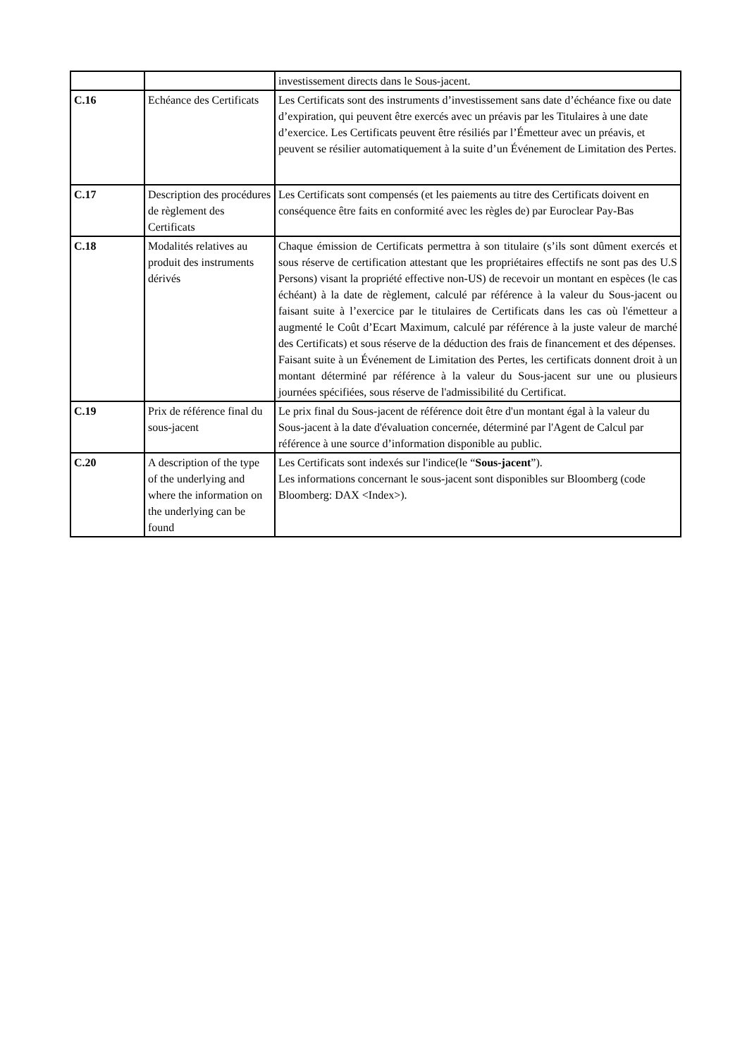| | | investissement directs dans le Sous-jacent. |
| C.16 | Echéance des Certificats | Les Certificats sont des instruments d’investissement sans date d’échéance fixe ou date d’expiration, qui peuvent être exercés avec un préavis par les Titulaires à une date d’exercice. Les Certificats peuvent être résiliés par l’Émetteur avec un préavis, et peuvent se résilier automatiquement à la suite d’un Événement de Limitation des Pertes. |
| C.17 | Description des procédures de règlement des Certificats | Les Certificats sont compensés (et les paiements au titre des Certificats doivent en conséquence être faits en conformité avec les règles de) par Euroclear Pay-Bas |
| C.18 | Modalités relatives au produit des instruments dérivés | Chaque émission de Certificats permettra à son titulaire (s’ils sont dûment exercés et sous réserve de certification attestant que les propriétaires effectifs ne sont pas des U.S Persons) visant la propriété effective non-US) de recevoir un montant en espèces (le cas échéant) à la date de règlement, calculé par référence à la valeur du Sous-jacent ou faisant suite à l’exercice par le titulaires de Certificats dans les cas où l'émetteur a augmenté le Coût d’Ecart Maximum, calculé par référence à la juste valeur de marché des Certificats) et sous réserve de la déduction des frais de financement et des dépenses. Faisant suite à un Événement de Limitation des Pertes, les certificats donnent droit à un montant déterminé par référence à la valeur du Sous-jacent sur une ou plusieurs journées spécifiées, sous réserve de l'admissibilité du Certificat. |
| C.19 | Prix de référence final du sous-jacent | Le prix final du Sous-jacent de référence doit être d'un montant égal à la valeur du Sous-jacent à la date d'évaluation concernée, déterminé par l'Agent de Calcul par référence à une source d’information disponible au public. |
| C.20 | A description of the type of the underlying and where the information on the underlying can be found | Les Certificats sont indexés sur l'indice(le “ Sous-jacent ”). Les informations concernant le sous-jacent sont disponibles sur Bloomberg (code Bloomberg: DAX <Index>). |